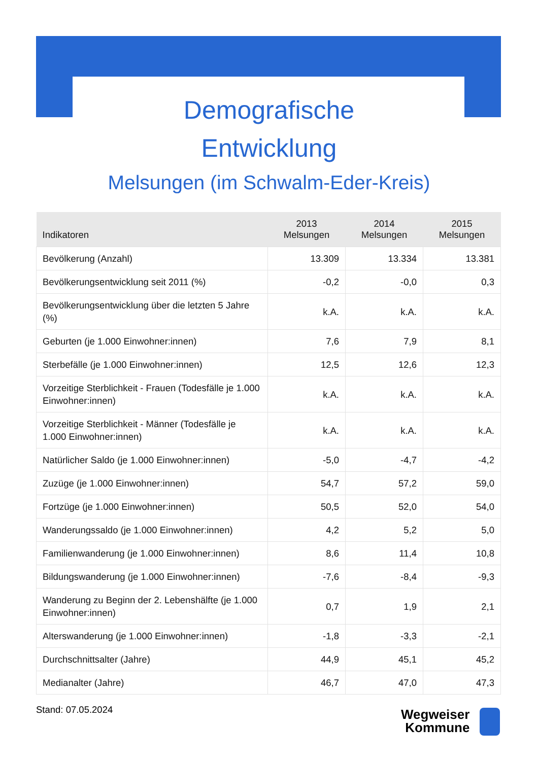Demografische
Entwicklung
Melsungen (im Schwalm-Eder-Kreis)
| Indikatoren | 2013 Melsungen | 2014 Melsungen | 2015 Melsungen |
| --- | --- | --- | --- |
| Bevölkerung (Anzahl) | 13.309 | 13.334 | 13.381 |
| Bevölkerungsentwicklung seit 2011 (%) | -0,2 | -0,0 | 0,3 |
| Bevölkerungsentwicklung über die letzten 5 Jahre (%) | k.A. | k.A. | k.A. |
| Geburten (je 1.000 Einwohner:innen) | 7,6 | 7,9 | 8,1 |
| Sterbefälle (je 1.000 Einwohner:innen) | 12,5 | 12,6 | 12,3 |
| Vorzeitige Sterblichkeit - Frauen (Todesfälle je 1.000 Einwohner:innen) | k.A. | k.A. | k.A. |
| Vorzeitige Sterblichkeit - Männer (Todesfälle je 1.000 Einwohner:innen) | k.A. | k.A. | k.A. |
| Natürlicher Saldo (je 1.000 Einwohner:innen) | -5,0 | -4,7 | -4,2 |
| Zuzüge (je 1.000 Einwohner:innen) | 54,7 | 57,2 | 59,0 |
| Fortzüge (je 1.000 Einwohner:innen) | 50,5 | 52,0 | 54,0 |
| Wanderungssaldo (je 1.000 Einwohner:innen) | 4,2 | 5,2 | 5,0 |
| Familienwanderung (je 1.000 Einwohner:innen) | 8,6 | 11,4 | 10,8 |
| Bildungswanderung (je 1.000 Einwohner:innen) | -7,6 | -8,4 | -9,3 |
| Wanderung zu Beginn der 2. Lebenshälfte (je 1.000 Einwohner:innen) | 0,7 | 1,9 | 2,1 |
| Alterswanderung (je 1.000 Einwohner:innen) | -1,8 | -3,3 | -2,1 |
| Durchschnittsalter (Jahre) | 44,9 | 45,1 | 45,2 |
| Medianalter (Jahre) | 46,7 | 47,0 | 47,3 |
Stand: 07.05.2024
Wegweiser
Kommune